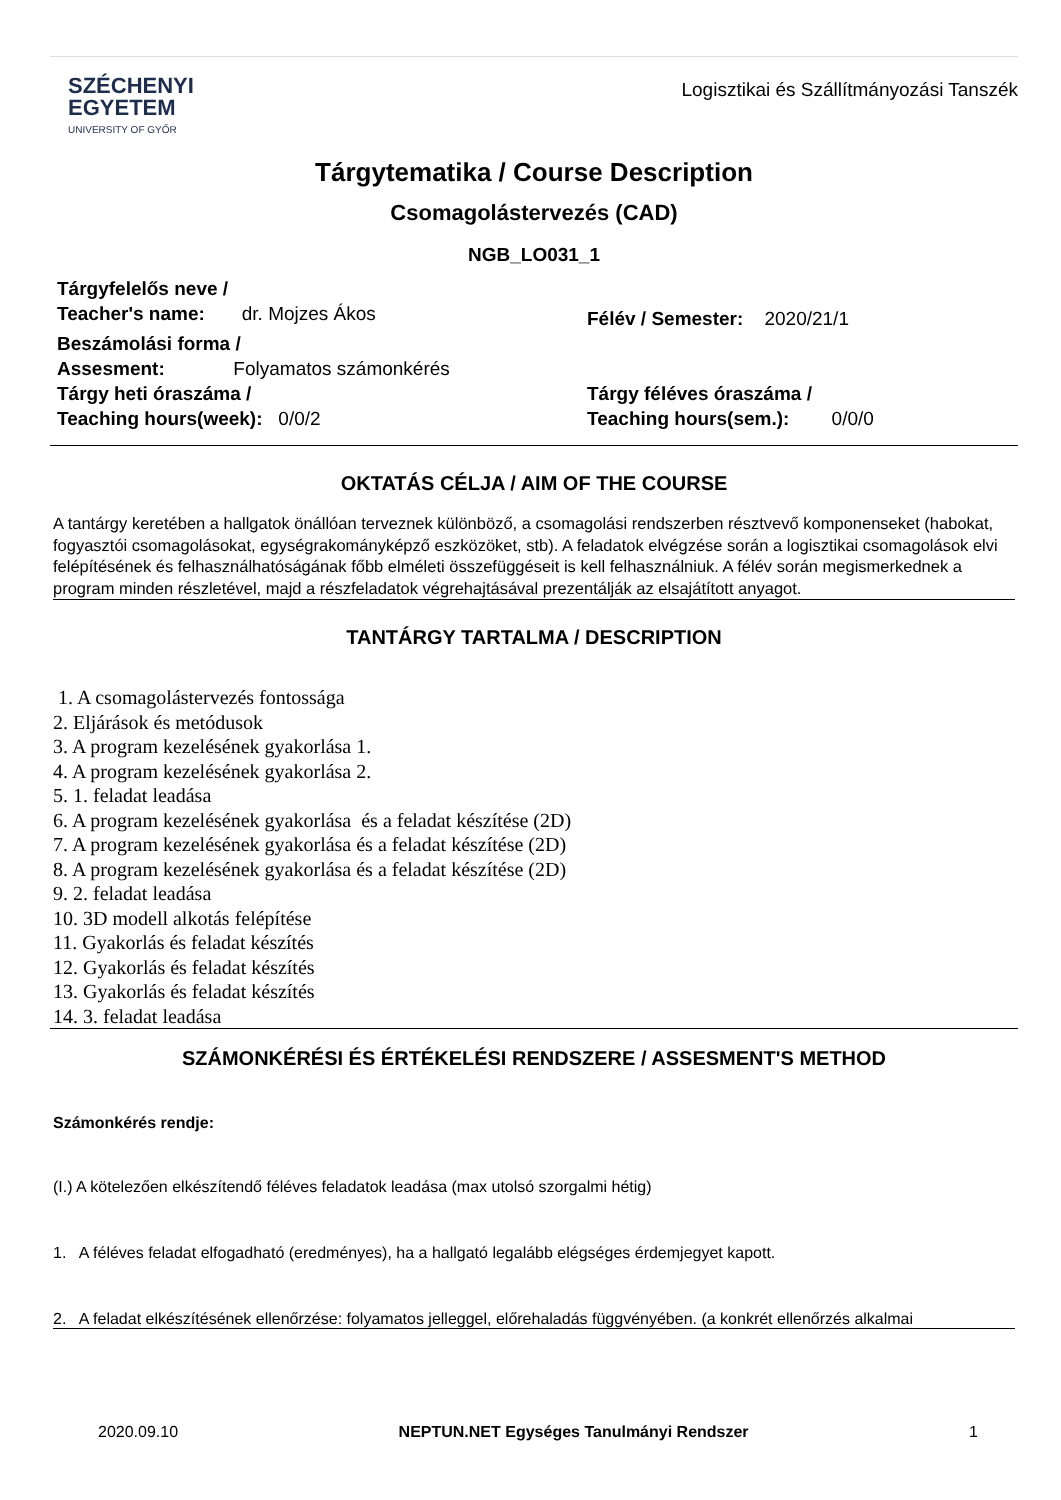SZÉCHENYI
EGYETEM
UNIVERSITY OF GYŐR
Logisztikai és Szállítmányozási Tanszék
Tárgytematika / Course Description
Csomagolástervezés (CAD)
NGB_LO031_1
Tárgyfelelős neve /
Teacher's name: dr. Mojzes Ákos
Félév / Semester: 2020/21/1
Beszámolási forma /
Assesment: Folyamatos számonkérés
Tárgy heti óraszáma /
Teaching hours(week): 0/0/2
Tárgy féléves óraszáma /
Teaching hours(sem.): 0/0/0
OKTATÁS CÉLJA / AIM OF THE COURSE
A tantárgy keretében a hallgatok önállóan terveznek különböző, a csomagolási rendszerben résztvevő komponenseket (habokat, fogyasztói csomagolásokat, egységrakományképző eszközöket, stb). A feladatok elvégzése során a logisztikai csomagolások elvi felépítésének és felhasználhatóságának főbb elméleti összefüggéseit is kell felhasználniuk. A félév során megismerkednek a program minden részletével, majd a részfeladatok végrehajtásával prezentálják az elsajátított anyagot.
TANTÁRGY TARTALMA / DESCRIPTION
1. A csomagolástervezés fontossága
2. Eljárások és metódusok
3. A program kezelésének gyakorlása 1.
4. A program kezelésének gyakorlása 2.
5. 1. feladat leadása
6. A program kezelésének gyakorlása és a feladat készítése (2D)
7. A program kezelésének gyakorlása és a feladat készítése (2D)
8. A program kezelésének gyakorlása és a feladat készítése (2D)
9. 2. feladat leadása
10. 3D modell alkotás felépítése
11. Gyakorlás és feladat készítés
12. Gyakorlás és feladat készítés
13. Gyakorlás és feladat készítés
14. 3. feladat leadása
SZÁMONKÉRÉSI ÉS ÉRTÉKELÉSI RENDSZERE / ASSESMENT'S METHOD
Számonkérés rendje:
(I.) A kötelezően elkészítendő féléves feladatok leadása (max utolsó szorgalmi hétig)
1. A féléves feladat elfogadható (eredményes), ha a hallgató legalább elégséges érdemjegyet kapott.
2. A feladat elkészítésének ellenőrzése: folyamatos jelleggel, előrehaladás függvényében. (a konkrét ellenőrzés alkalmai
2020.09.10 NEPTUN.NET Egységes Tanulmányi Rendszer 1